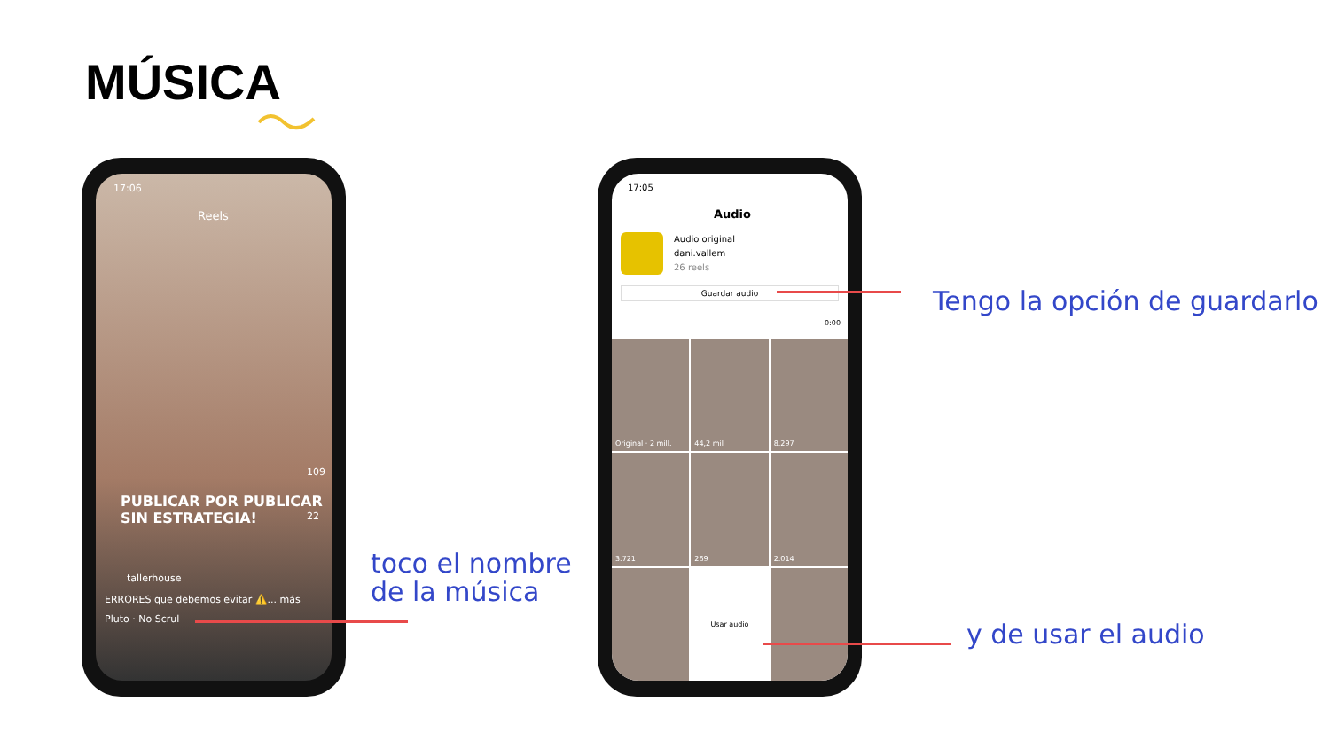MÚSICA
17:06
Reels
PUBLICAR POR PUBLICAR
SIN ESTRATEGIA!
109
22
tallerhouse
ERRORES que debemos evitar ⚠️... más
Pluto · No Scrul
17:05
Audio
Audio original
dani.vallem
26 reels
Guardar audio
0:00
Original · 2 mill.
44,2 mil
8.297
3.721
269
2.014
Usar audio
toco el nombre
de la música
Tengo la opción de guardarlo
y de usar el audio